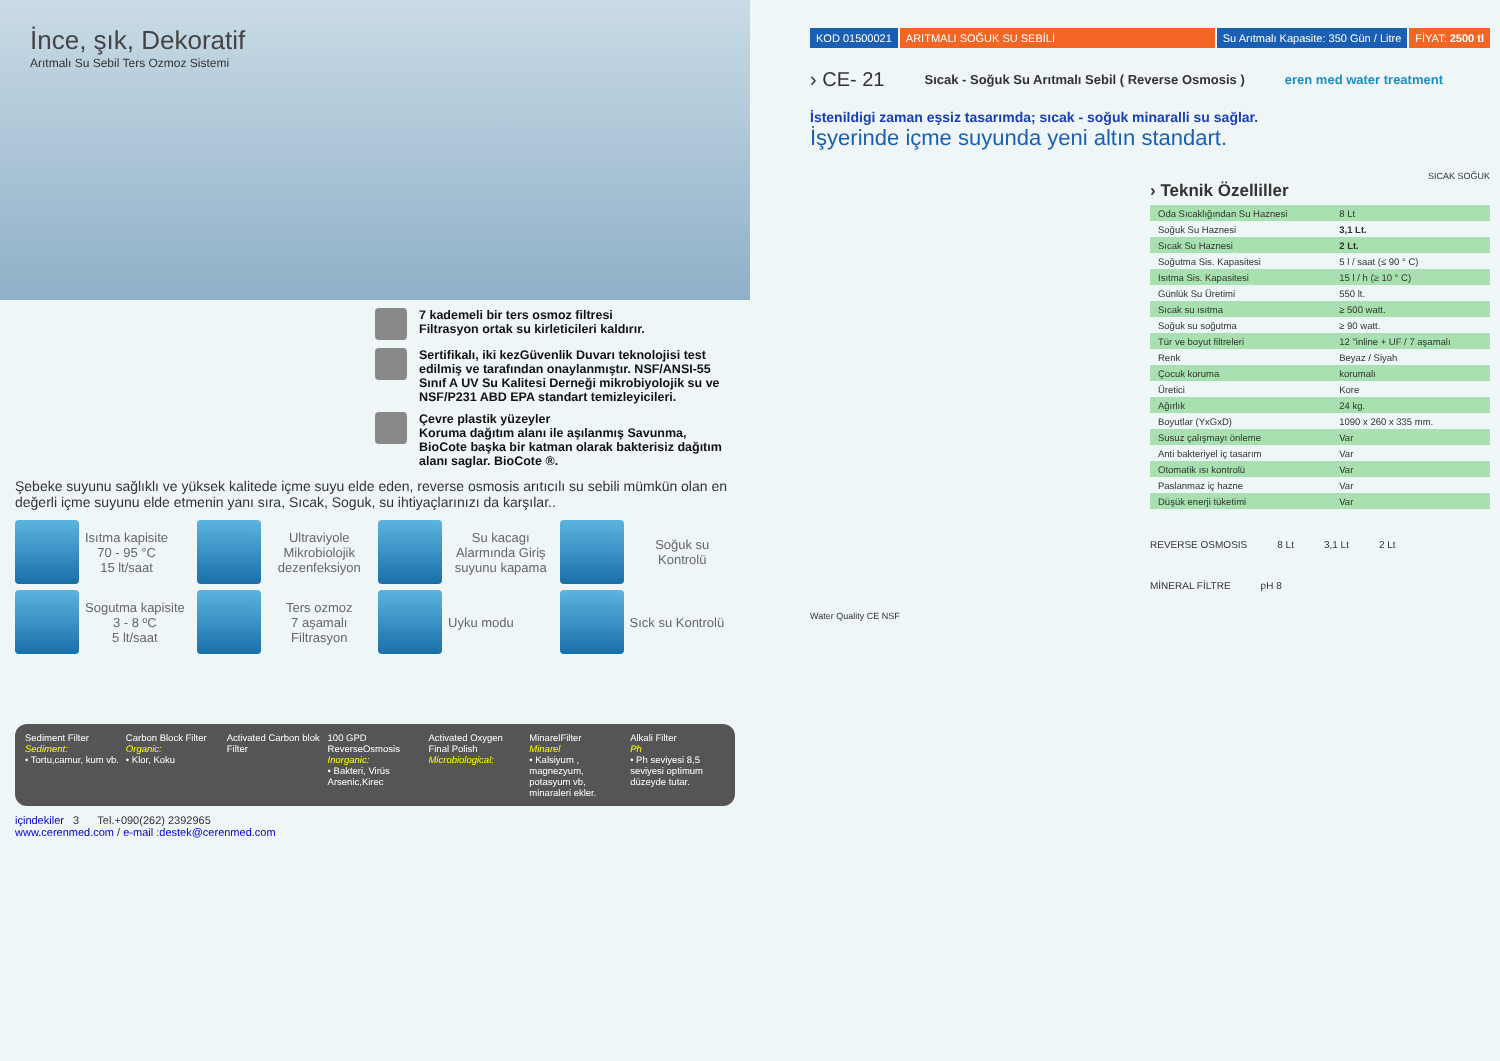İnce, şık, Dekoratif
Arıtmalı Su Sebil Ters Ozmoz Sistemi
7 kademeli bir ters osmoz filtresi
Filtrasyon ortak su kirleticileri kaldırır.
Sertifikalı, iki kezGüvenlik Duvarı teknolojisi test edilmiş ve tarafından onaylanmıştır. NSF/ANSI-55 Sınıf A UV Su Kalitesi Derneği mikrobiyolojik su ve NSF/P231 ABD EPA standart temizleyicileri.
Çevre plastik yüzeyler
Koruma dağıtım alanı ile aşılanmış Savunma, BioCote başka bir katman olarak bakterisiz dağıtım alanı saglar. BioCote ®.
Şebeke suyunu sağlıklı ve yüksek kalitede içme suyu elde eden, reverse osmosis arıtıcılı su sebili mümkün olan en değerli içme suyunu elde etmenin yanı sıra, Sıcak, Soguk, su ihtiyaçlarınızı da karşılar..
Isıtma kapisite
70 - 95 °C
15 lt/saat
Ultraviyole Mikrobiolojik dezenfeksiyon
Su kacagı Alarmında Giriş suyunu kapama
Soğuk su Kontrolü
Sogutma kapisite
3 - 8 ºC
5 lt/saat
Ters ozmoz
7 aşamalı Filtrasyon
Uyku modu
Sıck su Kontrolü
Sediment Filter
Sediment:
• Tortu,camur, kum vb.
Carbon Block Filter
Organic:
• Klor, Koku
Activated Carbon blok Filter 100 GPD ReverseOsmosis
Inorganic:
• Bakteri, Virüs Arsenic,Kirec
Activated Oxygen Final Polish
Microbiological:
MinarelFilter
Minarel
• Kalsiyum , magnezyum, potasyum vb, minaraleri ekler.
Alkali Filter
Ph
• Ph seviyesi 8,5 seviyesi optimum düzeyde tutar.
içindekiler 3 Tel.+090(262) 2392965
www.cerenmed.com / e-mail :destek@cerenmed.com
KOD 01500021 ARITMALI SOĞUK SU SEBİLİ Su Arıtmalı Kapasite: 350 Gün / Litre FİYAT: 2500 tl
› CE- 21 Sıcak - Soğuk Su Arıtmalı Sebil ( Reverse Osmosis ) eren med water treatment
İstenildigi zaman eşsiz tasarımda; sıcak - soğuk minaralli su sağlar.
İşyerinde içme suyunda yeni altın standart.
SICAK SOĞUK
› Teknik Özelliller
| Oda Sıcaklığından Su Haznesi | 8 Lt |
| Soğuk Su Haznesi | 3,1 Lt. |
| Sıcak Su Haznesi | 2 Lt. |
| Soğutma Sis. Kapasitesi | 5 l / saat (≤ 90 ° C) |
| Isıtma Sis. Kapasitesi | 15 l / h (≥ 10 ° C) |
| Günlük Su Üretimi | 550 lt. |
| Sıcak su ısıtma | ≥ 500 watt. |
| Soğuk su soğutma | ≥ 90 watt. |
| Tür ve boyut filtreleri | 12 "inline + UF / 7 aşamalı |
| Renk | Beyaz / Siyah |
| Çocuk koruma | korumalı |
| Üretici | Kore |
| Ağırlık | 24 kg. |
| Boyutlar (YxGxD) | 1090 x 260 x 335 mm. |
| Susuz çalışmayı önleme | Var |
| Anti bakteriyel iç tasarım | Var |
| Otomatik ısı kontrolü | Var |
| Paslanmaz iç hazne | Var |
| Düşük enerji tüketimi | Var |
REVERSE OSMOSIS 8 Lt 3,1 Lt 2 Lt
MİNERAL FİLTRE pH 8
Water Quality CE NSF